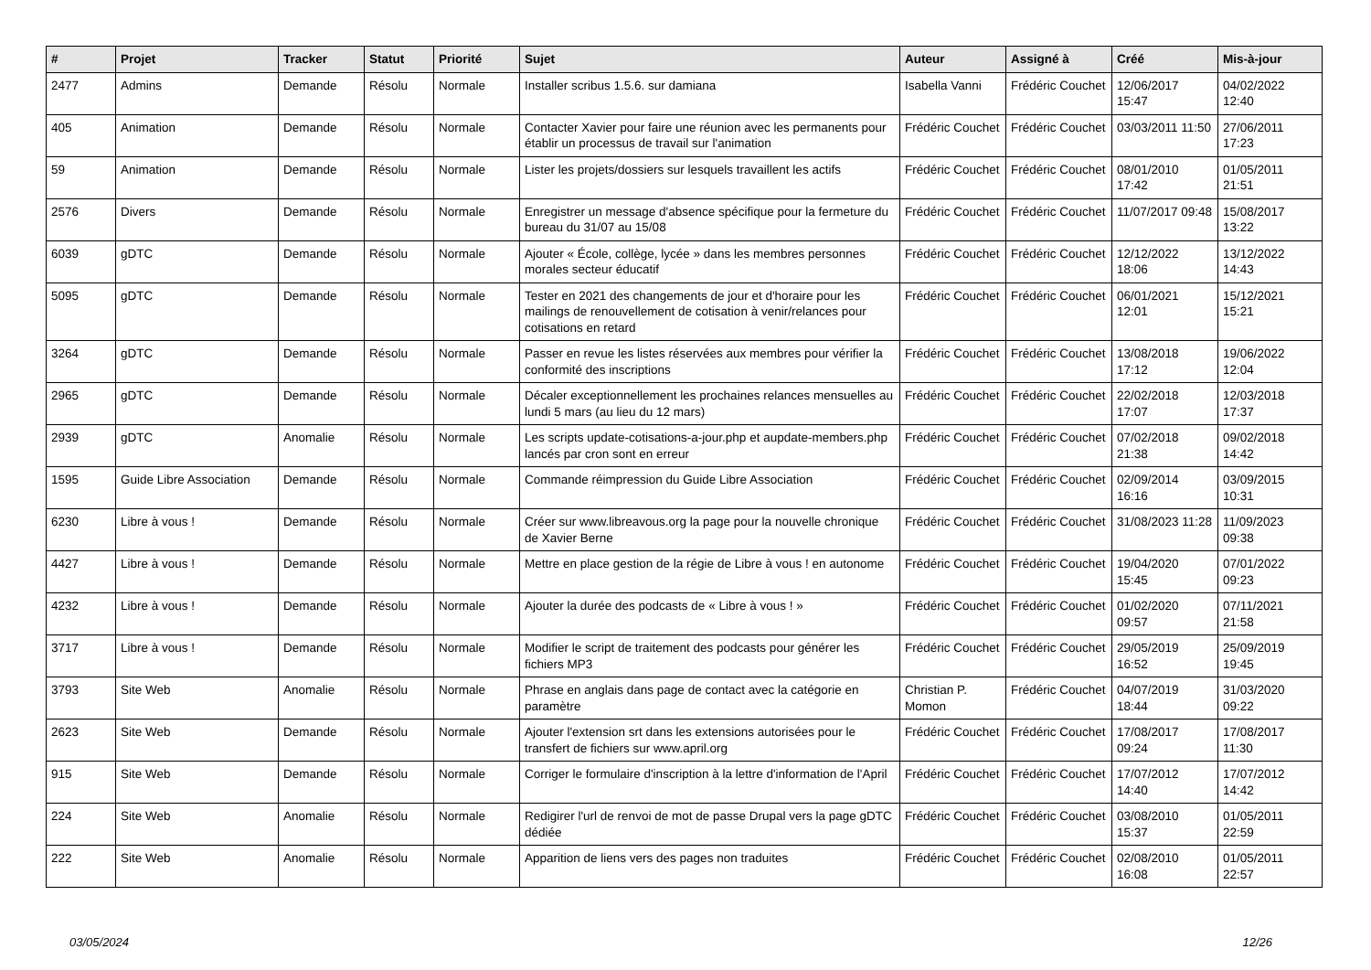| # | Projet | Tracker | Statut | Priorité | Sujet | Auteur | Assigné à | Créé | Mis-à-jour |
| --- | --- | --- | --- | --- | --- | --- | --- | --- | --- |
| 2477 | Admins | Demande | Résolu | Normale | Installer scribus 1.5.6. sur damiana | Isabella Vanni | Frédéric Couchet | 12/06/2017 15:47 | 04/02/2022 12:40 |
| 405 | Animation | Demande | Résolu | Normale | Contacter Xavier pour faire une réunion avec les permanents pour établir un processus de travail sur l'animation | Frédéric Couchet | Frédéric Couchet | 03/03/2011 11:50 | 27/06/2011 17:23 |
| 59 | Animation | Demande | Résolu | Normale | Lister les projets/dossiers sur lesquels travaillent les actifs | Frédéric Couchet | Frédéric Couchet | 08/01/2010 17:42 | 01/05/2011 21:51 |
| 2576 | Divers | Demande | Résolu | Normale | Enregistrer un message d'absence spécifique pour la fermeture du bureau du 31/07 au 15/08 | Frédéric Couchet | Frédéric Couchet | 11/07/2017 09:48 | 15/08/2017 13:22 |
| 6039 | gDTC | Demande | Résolu | Normale | Ajouter « École, collège, lycée » dans les membres personnes morales secteur éducatif | Frédéric Couchet | Frédéric Couchet | 12/12/2022 18:06 | 13/12/2022 14:43 |
| 5095 | gDTC | Demande | Résolu | Normale | Tester en 2021 des changements de jour et d'horaire pour les mailings de renouvellement de cotisation à venir/relances pour cotisations en retard | Frédéric Couchet | Frédéric Couchet | 06/01/2021 12:01 | 15/12/2021 15:21 |
| 3264 | gDTC | Demande | Résolu | Normale | Passer en revue les listes réservées aux membres pour vérifier la conformité des inscriptions | Frédéric Couchet | Frédéric Couchet | 13/08/2018 17:12 | 19/06/2022 12:04 |
| 2965 | gDTC | Demande | Résolu | Normale | Décaler exceptionnellement les prochaines relances mensuelles au lundi 5 mars (au lieu du 12 mars) | Frédéric Couchet | Frédéric Couchet | 22/02/2018 17:07 | 12/03/2018 17:37 |
| 2939 | gDTC | Anomalie | Résolu | Normale | Les scripts update-cotisations-a-jour.php et aupdate-members.php lancés par cron sont en erreur | Frédéric Couchet | Frédéric Couchet | 07/02/2018 21:38 | 09/02/2018 14:42 |
| 1595 | Guide Libre Association | Demande | Résolu | Normale | Commande réimpression du Guide Libre Association | Frédéric Couchet | Frédéric Couchet | 02/09/2014 16:16 | 03/09/2015 10:31 |
| 6230 | Libre à vous ! | Demande | Résolu | Normale | Créer sur www.libreavous.org la page pour la nouvelle chronique de Xavier Berne | Frédéric Couchet | Frédéric Couchet | 31/08/2023 11:28 | 11/09/2023 09:38 |
| 4427 | Libre à vous ! | Demande | Résolu | Normale | Mettre en place gestion de la régie de Libre à vous ! en autonome | Frédéric Couchet | Frédéric Couchet | 19/04/2020 15:45 | 07/01/2022 09:23 |
| 4232 | Libre à vous ! | Demande | Résolu | Normale | Ajouter la durée des podcasts de « Libre à vous ! » | Frédéric Couchet | Frédéric Couchet | 01/02/2020 09:57 | 07/11/2021 21:58 |
| 3717 | Libre à vous ! | Demande | Résolu | Normale | Modifier le script de traitement des podcasts pour générer les fichiers MP3 | Frédéric Couchet | Frédéric Couchet | 29/05/2019 16:52 | 25/09/2019 19:45 |
| 3793 | Site Web | Anomalie | Résolu | Normale | Phrase en anglais dans page de contact avec la catégorie en paramètre | Christian P. Momon | Frédéric Couchet | 04/07/2019 18:44 | 31/03/2020 09:22 |
| 2623 | Site Web | Demande | Résolu | Normale | Ajouter l'extension srt dans les extensions autorisées pour le transfert de fichiers sur www.april.org | Frédéric Couchet | Frédéric Couchet | 17/08/2017 09:24 | 17/08/2017 11:30 |
| 915 | Site Web | Demande | Résolu | Normale | Corriger le formulaire d'inscription à la lettre d'information de l'April | Frédéric Couchet | Frédéric Couchet | 17/07/2012 14:40 | 17/07/2012 14:42 |
| 224 | Site Web | Anomalie | Résolu | Normale | Redigirer l'url de renvoi de mot de passe Drupal vers la page gDTC dédiée | Frédéric Couchet | Frédéric Couchet | 03/08/2010 15:37 | 01/05/2011 22:59 |
| 222 | Site Web | Anomalie | Résolu | Normale | Apparition de liens vers des pages non traduites | Frédéric Couchet | Frédéric Couchet | 02/08/2010 16:08 | 01/05/2011 22:57 |
03/05/2024 12/26